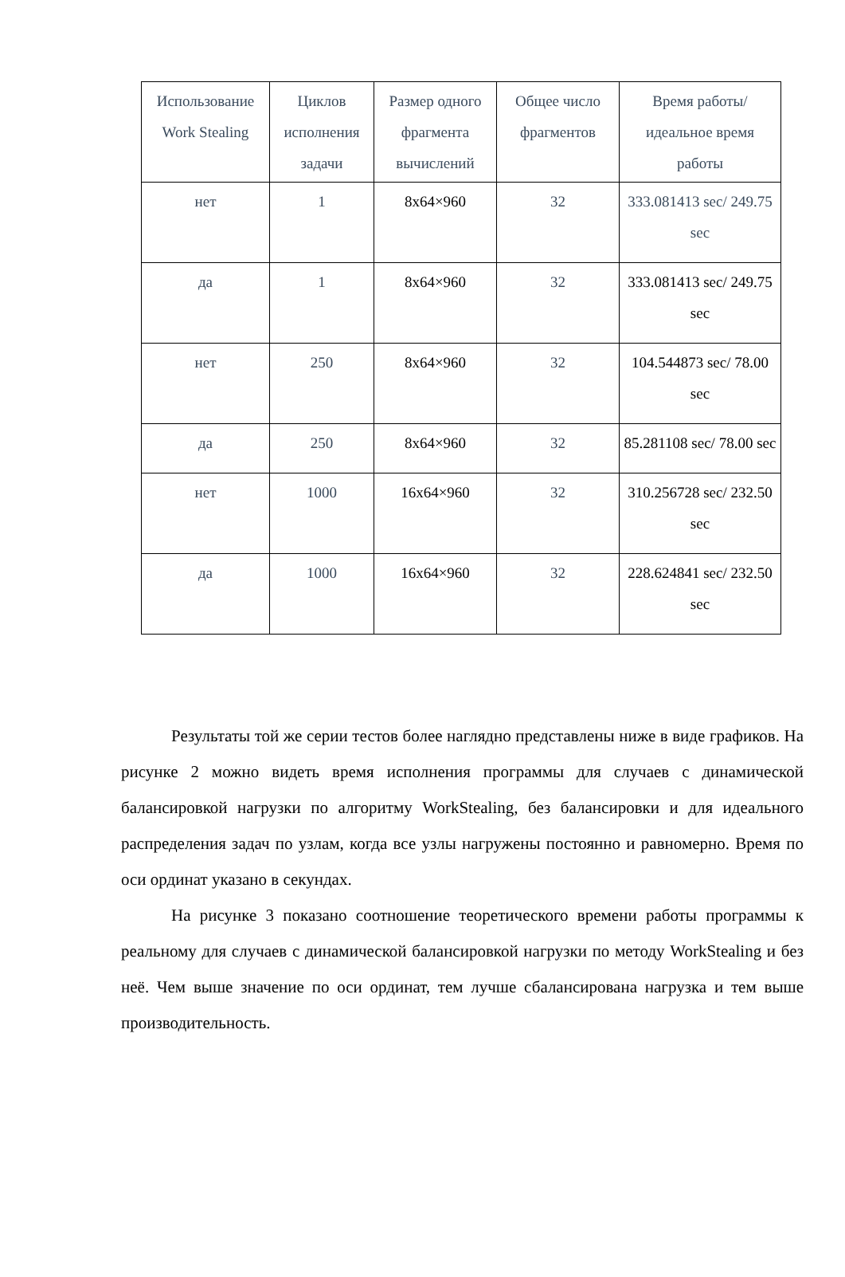| Использование Work Stealing | Циклов исполнения задачи | Размер одного фрагмента вычислений | Общее число фрагментов | Время работы/ идеальное время работы |
| --- | --- | --- | --- | --- |
| нет | 1 | 8x64×960 | 32 | 333.081413 sec/ 249.75 sec |
| да | 1 | 8x64×960 | 32 | 333.081413 sec/ 249.75 sec |
| нет | 250 | 8x64×960 | 32 | 104.544873 sec/ 78.00 sec |
| да | 250 | 8x64×960 | 32 | 85.281108 sec/ 78.00 sec |
| нет | 1000 | 16x64×960 | 32 | 310.256728 sec/ 232.50 sec |
| да | 1000 | 16x64×960 | 32 | 228.624841 sec/ 232.50 sec |
Результаты той же серии тестов более наглядно представлены ниже в виде графиков. На рисунке 2 можно видеть время исполнения программы для случаев с динамической балансировкой нагрузки по алгоритму WorkStealing, без балансировки и для идеального распределения задач по узлам, когда все узлы нагружены постоянно и равномерно. Время по оси ординат указано в секундах.
На рисунке 3 показано соотношение теоретического времени работы программы к реальному для случаев с динамической балансировкой нагрузки по методу WorkStealing и без неё. Чем выше значение по оси ординат, тем лучше сбалансирована нагрузка и тем выше производительность.